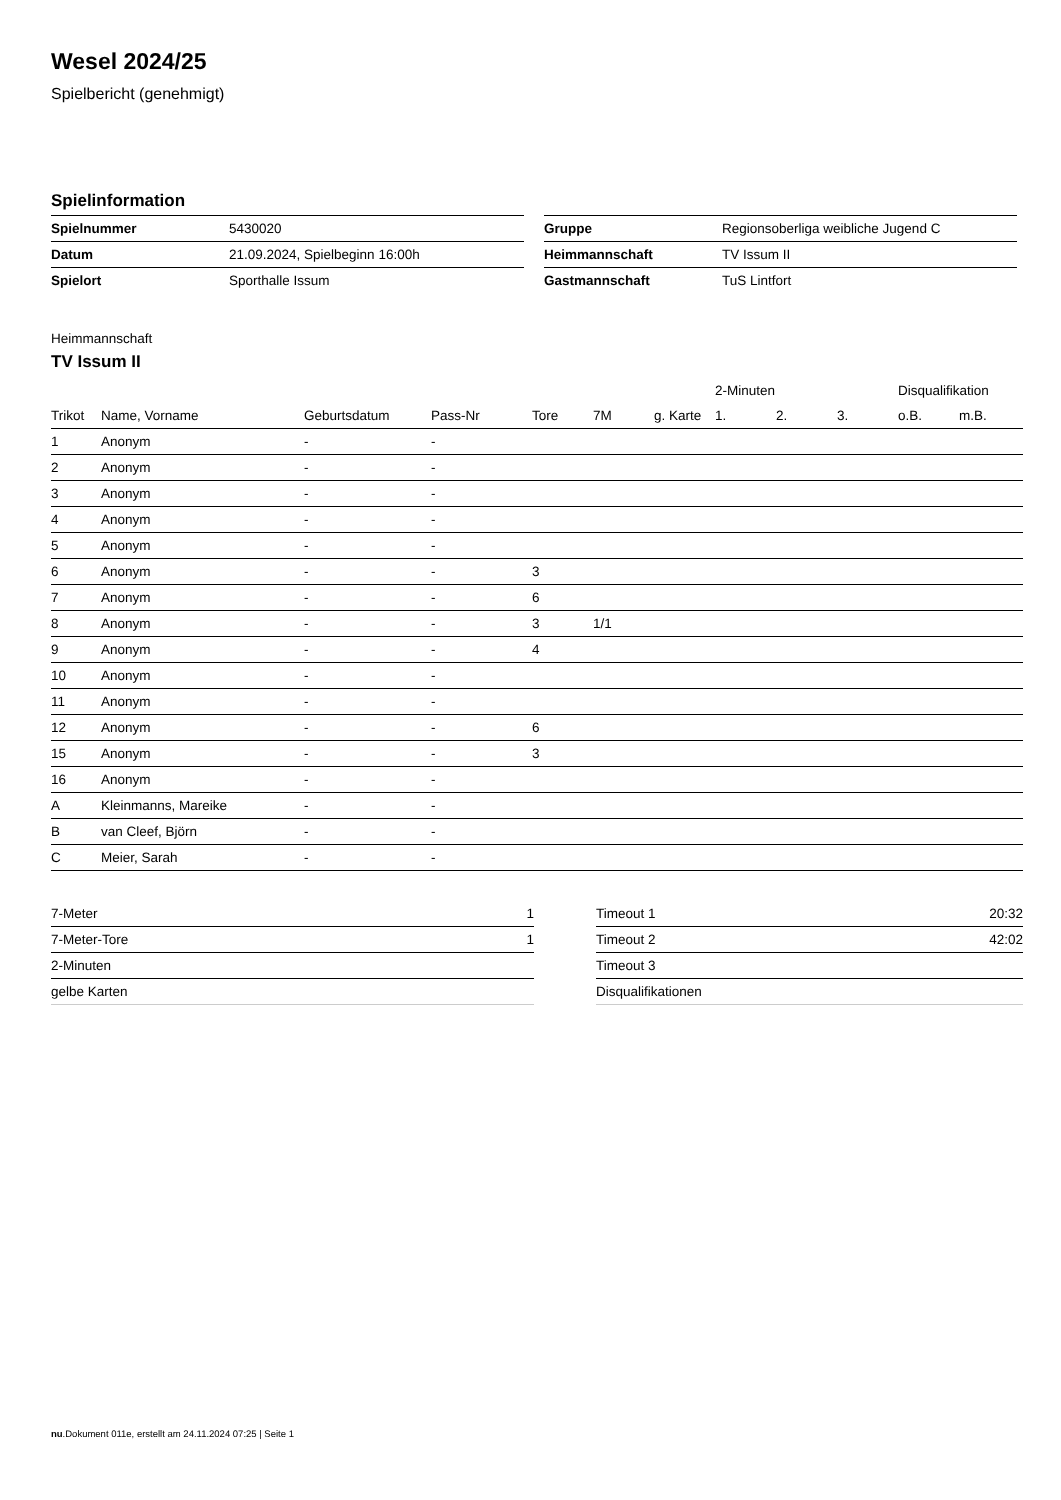Wesel 2024/25
Spielbericht (genehmigt)
Spielinformation
| Spielnummer | 5430020 |
| Datum | 21.09.2024, Spielbeginn 16:00h |
| Spielort | Sporthalle Issum |
| Gruppe | Regionsoberliga weibliche Jugend C |
| Heimmannschaft | TV Issum II |
| Gastmannschaft | TuS Lintfort |
Heimmannschaft
TV Issum II
| | | | | | | | 2-Minuten | | | Disqualifikation | |
| --- | --- | --- | --- | --- | --- | --- | --- | --- | --- | --- | --- |
| Trikot | Name, Vorname | Geburtsdatum | Pass-Nr | Tore | 7M | g. Karte | 1. | 2. | 3. | o.B. | m.B. |
| 1 | Anonym | - | - | | | | | | | | |
| 2 | Anonym | - | - | | | | | | | | |
| 3 | Anonym | - | - | | | | | | | | |
| 4 | Anonym | - | - | | | | | | | | |
| 5 | Anonym | - | - | | | | | | | | |
| 6 | Anonym | - | - | 3 | | | | | | | |
| 7 | Anonym | - | - | 6 | | | | | | | |
| 8 | Anonym | - | - | 3 | 1/1 | | | | | | |
| 9 | Anonym | - | - | 4 | | | | | | | |
| 10 | Anonym | - | - | | | | | | | | |
| 11 | Anonym | - | - | | | | | | | | |
| 12 | Anonym | - | - | 6 | | | | | | | |
| 15 | Anonym | - | - | 3 | | | | | | | |
| 16 | Anonym | - | - | | | | | | | | |
| A | Kleinmanns, Mareike | - | - | | | | | | | | |
| B | van Cleef, Björn | - | - | | | | | | | | |
| C | Meier, Sarah | - | - | | | | | | | | |
| 7-Meter | 1 |
| 7-Meter-Tore | 1 |
| 2-Minuten | |
| gelbe Karten | |
| Timeout 1 | 20:32 |
| Timeout 2 | 42:02 |
| Timeout 3 | |
| Disqualifikationen | |
nu.Dokument 011e, erstellt am 24.11.2024 07:25 | Seite 1